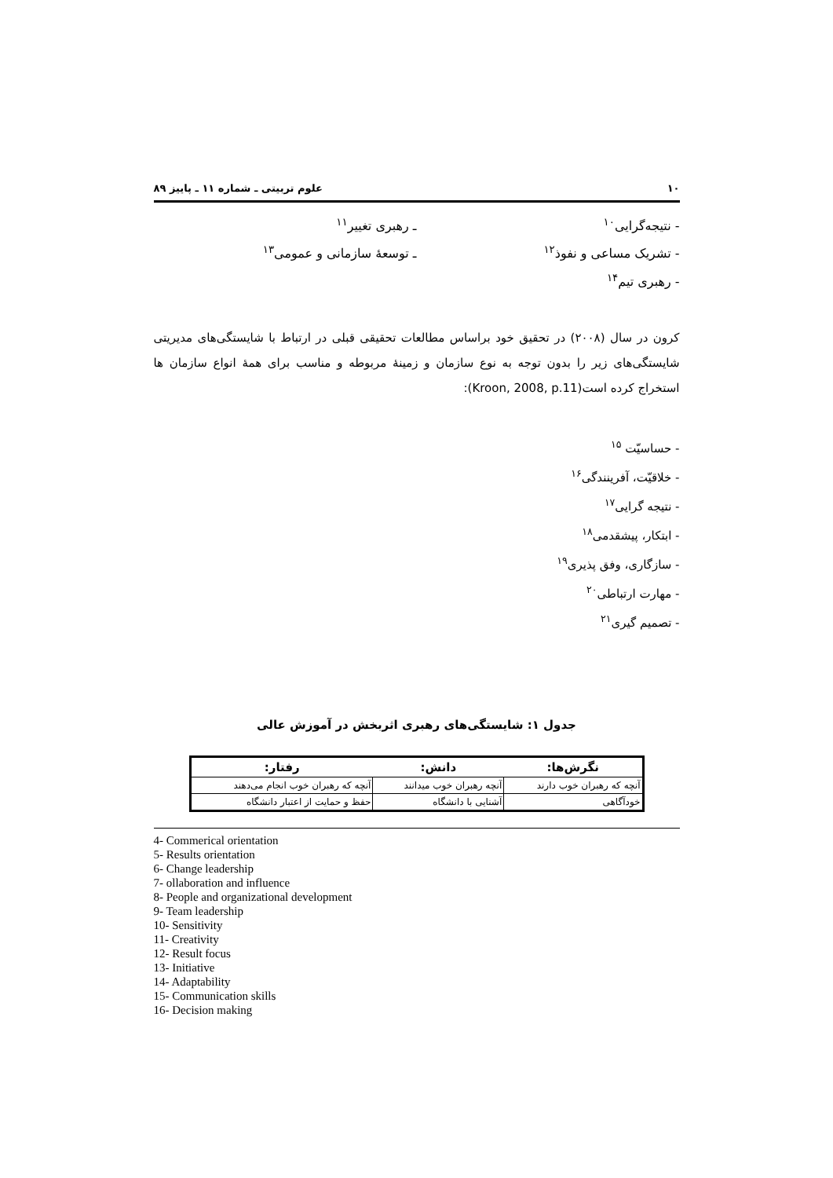۱۰ علوم تربیتی ـ شماره ۱۱ ـ پاییز ۸۹
- نتیجه‌گرایی<sup>۱۰</sup>
- تشریک مساعی و نفوذ<sup>۱۲</sup>
- رهبری تیم<sup>۱۴</sup>
ـ رهبری تغییر<sup>۱۱</sup>
ـ توسعهٔ سازمانی و عمومی<sup>۱۳</sup>
کرون در سال (۲۰۰۸) در تحقیق خود براساس مطالعات تحقیقی قبلی در ارتباط با شایستگی‌های مدیریتی شایستگی‌های زیر را بدون توجه به نوع سازمان و زمینهٔ مربوطه و مناسب برای همهٔ انواع سازمان ها استخراج کرده است(Kroon, 2008, p.11):
- حساسیّت <sup>۱۵</sup>
- خلاقیّت، آفرینندگی<sup>۱۶</sup>
- نتیجه گرایی<sup>۱۷</sup>
- ابتکار، پیشقدمی<sup>۱۸</sup>
- سازگاری، وفق پذیری<sup>۱۹</sup>
- مهارت ارتباطی<sup>۲۰</sup>
- تصمیم گیری<sup>۲۱</sup>
جدول ۱: شایستگی‌های رهبری اثربخش در آموزش عالی
| نگرش‌ها: | دانش: | رفتار: |
| --- | --- | --- |
| آنچه که رهبران خوب دارند | آنچه رهبران خوب میدانند | آنچه که رهبران خوب انجام می‌دهند |
| خودآگاهی | آشنایی با دانشگاه | حفظ و حمایت از اعتبار دانشگاه |
4- Commerical orientation
5- Results orientation
6- Change leadership
7- ollaboration and influence
8- People and organizational development
9- Team leadership
10- Sensitivity
11- Creativity
12- Result focus
13- Initiative
14- Adaptability
15- Communication skills
16- Decision making